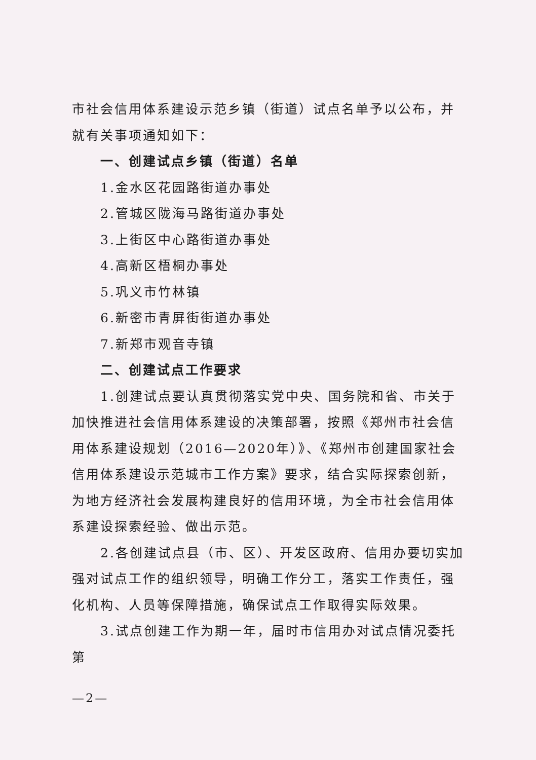市社会信用体系建设示范乡镇（街道）试点名单予以公布，并就有关事项通知如下：
一、创建试点乡镇（街道）名单
1.金水区花园路街道办事处
2.管城区陇海马路街道办事处
3.上街区中心路街道办事处
4.高新区梧桐办事处
5.巩义市竹林镇
6.新密市青屏街街道办事处
7.新郑市观音寺镇
二、创建试点工作要求
1.创建试点要认真贯彻落实党中央、国务院和省、市关于加快推进社会信用体系建设的决策部署，按照《郑州市社会信用体系建设规划（2016—2020年）》、《郑州市创建国家社会信用体系建设示范城市工作方案》要求，结合实际探索创新，为地方经济社会发展构建良好的信用环境，为全市社会信用体系建设探索经验、做出示范。
2.各创建试点县（市、区）、开发区政府、信用办要切实加强对试点工作的组织领导，明确工作分工，落实工作责任，强化机构、人员等保障措施，确保试点工作取得实际效果。
3.试点创建工作为期一年，届时市信用办对试点情况委托第
—2—